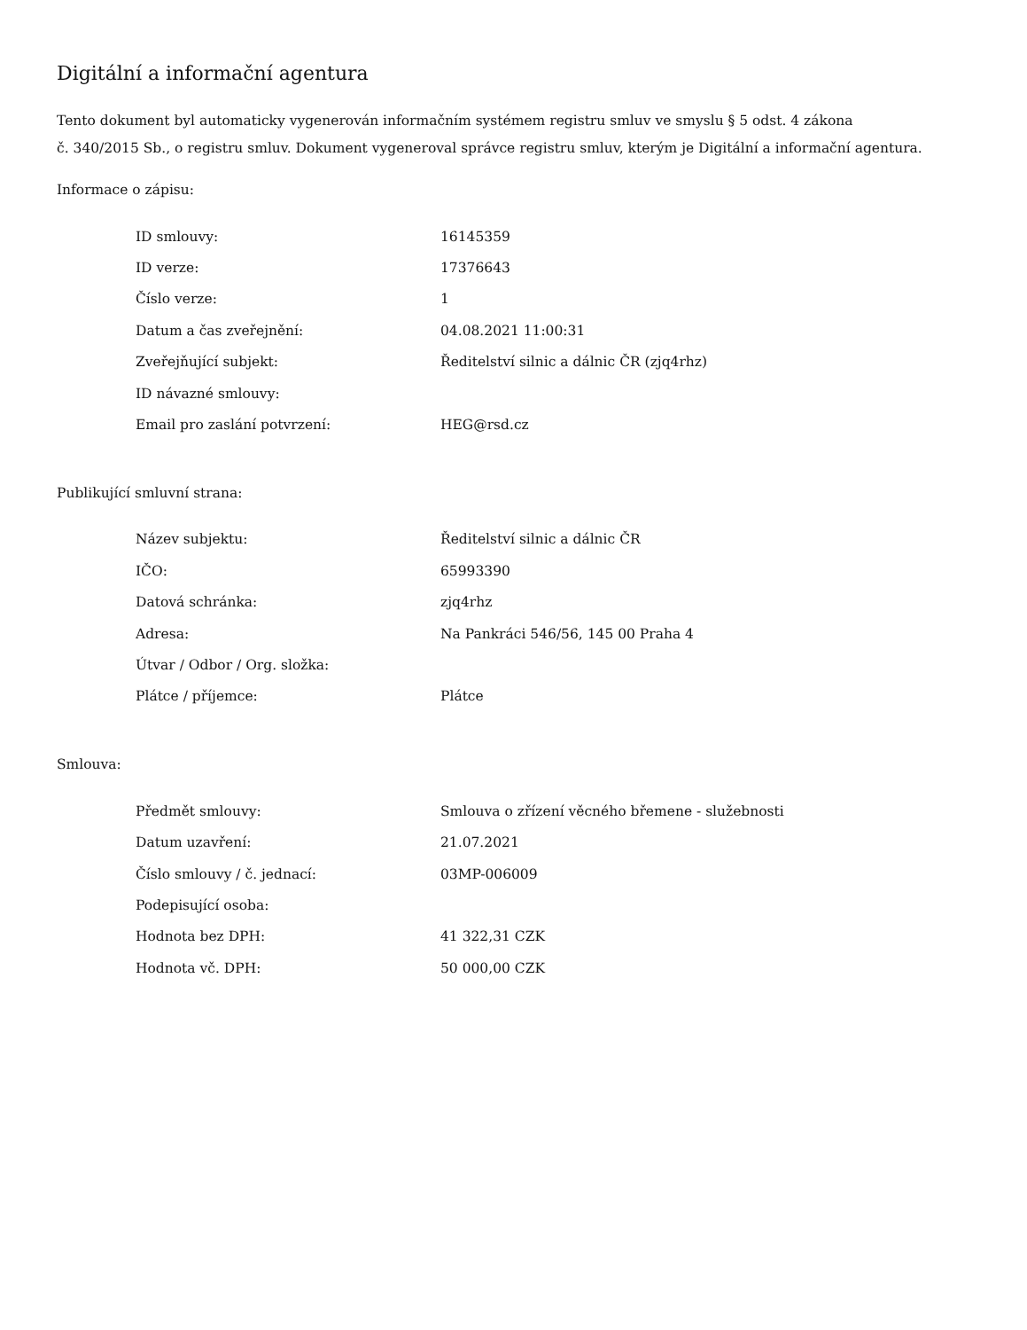Digitální a informační agentura
Tento dokument byl automaticky vygenerován informačním systémem registru smluv ve smyslu § 5 odst. 4 zákona
č. 340/2015 Sb., o registru smluv. Dokument vygeneroval správce registru smluv, kterým je Digitální a informační agentura.
Informace o zápisu:
| ID smlouvy: | 16145359 |
| ID verze: | 17376643 |
| Číslo verze: | 1 |
| Datum a čas zveřejnění: | 04.08.2021 11:00:31 |
| Zveřejňující subjekt: | Ředitelství silnic a dálnic ČR (zjq4rhz) |
| ID návazné smlouvy: | |
| Email pro zaslání potvrzení: | HEG@rsd.cz |
Publikující smluvní strana:
| Název subjektu: | Ředitelství silnic a dálnic ČR |
| IČO: | 65993390 |
| Datová schránka: | zjq4rhz |
| Adresa: | Na Pankráci 546/56, 145 00 Praha 4 |
| Útvar / Odbor / Org. složka: | |
| Plátce / příjemce: | Plátce |
Smlouva:
| Předmět smlouvy: | Smlouva o zřízení věcného břemene - služebnosti |
| Datum uzavření: | 21.07.2021 |
| Číslo smlouvy / č. jednací: | 03MP-006009 |
| Podepisující osoba: | |
| Hodnota bez DPH: | 41 322,31 CZK |
| Hodnota vč. DPH: | 50 000,00 CZK |